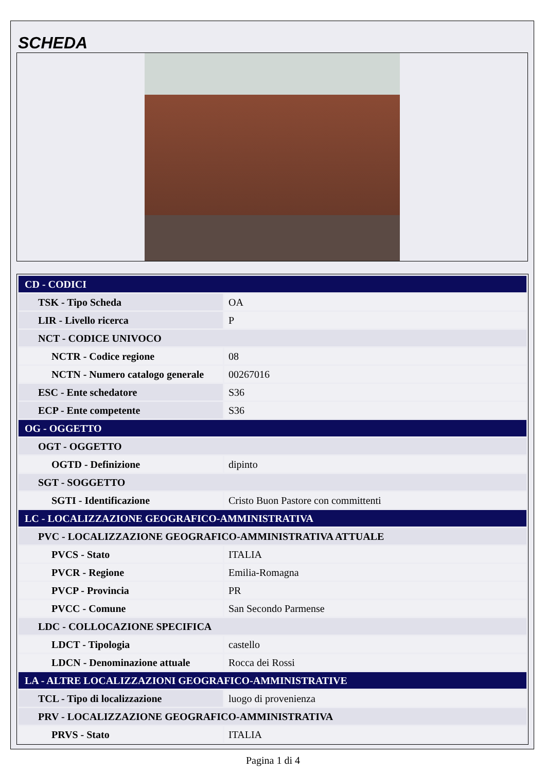SCHEDA
| CD - CODICI | |
| TSK - Tipo Scheda | OA |
| LIR - Livello ricerca | P |
| NCT - CODICE UNIVOCO | |
| NCTR - Codice regione | 08 |
| NCTN - Numero catalogo generale | 00267016 |
| ESC - Ente schedatore | S36 |
| ECP - Ente competente | S36 |
| OG - OGGETTO | |
| OGT - OGGETTO | |
| OGTD - Definizione | dipinto |
| SGT - SOGGETTO | |
| SGTI - Identificazione | Cristo Buon Pastore con committenti |
| LC - LOCALIZZAZIONE GEOGRAFICO-AMMINISTRATIVA | |
| PVC - LOCALIZZAZIONE GEOGRAFICO-AMMINISTRATIVA ATTUALE | |
| PVCS - Stato | ITALIA |
| PVCR - Regione | Emilia-Romagna |
| PVCP - Provincia | PR |
| PVCC - Comune | San Secondo Parmense |
| LDC - COLLOCAZIONE SPECIFICA | |
| LDCT - Tipologia | castello |
| LDCN - Denominazione attuale | Rocca dei Rossi |
| LA - ALTRE LOCALIZZAZIONI GEOGRAFICO-AMMINISTRATIVE | |
| TCL - Tipo di localizzazione | luogo di provenienza |
| PRV - LOCALIZZAZIONE GEOGRAFICO-AMMINISTRATIVA | |
| PRVS - Stato | ITALIA |
Pagina 1 di 4